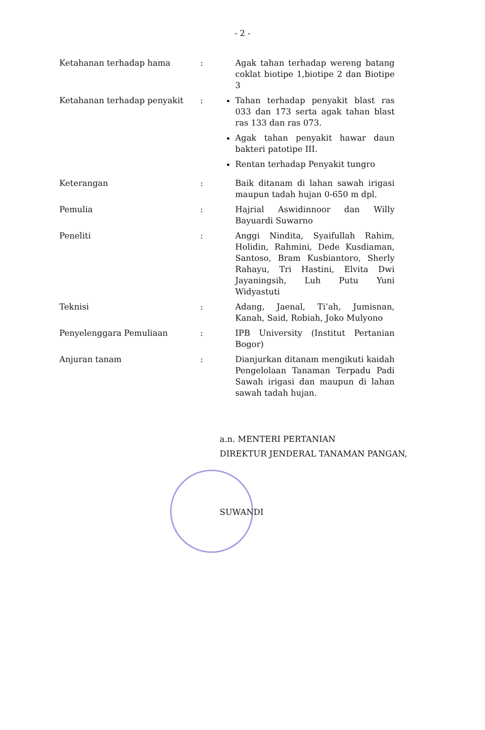- 2 -
| Ketahanan terhadap hama | : | Agak tahan terhadap wereng batang coklat biotipe 1,biotipe 2 dan Biotipe 3 |
| Ketahanan terhadap penyakit | : | Tahan terhadap penyakit blast ras 033 dan 173 serta agak tahan blast ras 133 dan ras 073. Agak tahan penyakit hawar daun bakteri patotipe III. Rentan terhadap Penyakit tungro |
| Keterangan | : | Baik ditanam di lahan sawah irigasi maupun tadah hujan 0-650 m dpl. |
| Pemulia | : | Hajrial Aswidinnoor dan Willy Bayuardi Suwarno |
| Peneliti | : | Anggi Nindita, Syaifullah Rahim, Holidin, Rahmini, Dede Kusdiaman, Santoso, Bram Kusbiantoro, Sherly Rahayu, Tri Hastini, Elvita Dwi Jayaningsih, Luh Putu Yuni Widyastuti |
| Teknisi | : | Adang, Jaenal, Ti’ah, Jumisnan, Kanah, Said, Robiah, Joko Mulyono |
| Penyelenggara Pemuliaan | : | IPB University (Institut Pertanian Bogor) |
| Anjuran tanam | : | Dianjurkan ditanam mengikuti kaidah Pengelolaan Tanaman Terpadu Padi Sawah irigasi dan maupun di lahan sawah tadah hujan. |
a.n. MENTERI PERTANIAN
DIREKTUR JENDERAL TANAMAN PANGAN,
SUWANDI